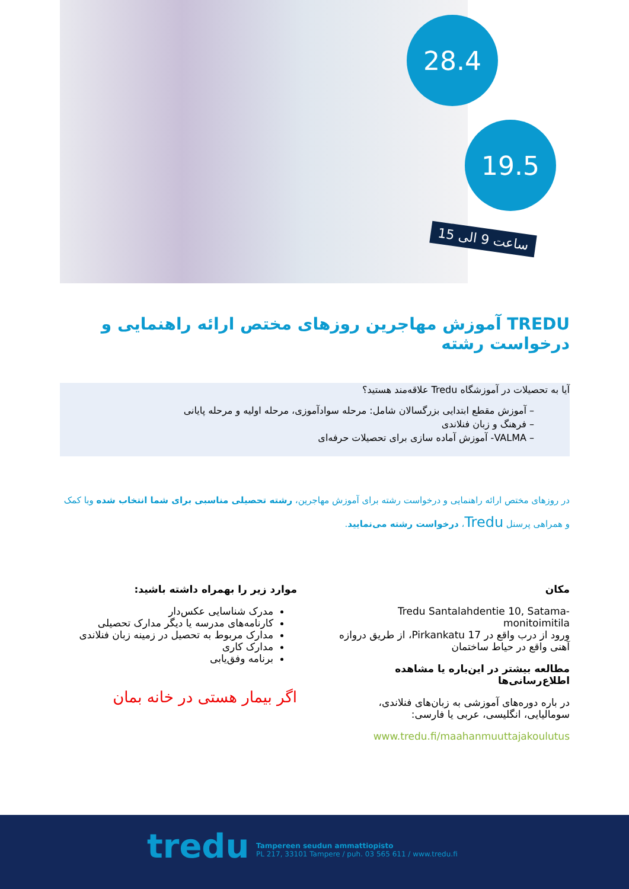28.4
19.5
ساعت 9 الی 15
TREDU آموزش مهاجرین روزهای مختص ارائه راهنمایی و درخواست رشته
آیا به تحصیلات در آموزشگاه Tredu علاقه‌مند هستید؟
– آموزش مقطع ابتدایی بزرگسالان شامل: مرحله سوادآموزی، مرحله اولیه و مرحله پایانی
– فرهنگ و زبان فنلاندی
– VALMA- آموزش آماده سازی برای تحصیلات حرفه‌ای
در روزهای مختص ارائه راهنمایی و درخواست رشته برای آموزش مهاجرین، رشته تحصیلی مناسبی برای شما انتخاب شده وبا کمک و همراهی پرسنل Tredu، درخواست رشته می‌نمایید.
مکان
Tredu Santalahdentie 10, Satama-monitoimitila
ورود از درب واقع در Pirkankatu 17، از طریق دروازه آهنی واقع در حیاط ساختمان
مطالعه بیشتر در این‌باره یا مشاهده اطلاع‌رسانی‌ها
در باره دوره‌های آموزشی به زبان‌های فنلاندی، سومالیایی، انگلیسی، عربی یا فارسی:
www.tredu.fi/maahanmuuttajakoulutus
موارد زیر را بهمراه داشته باشید:
مدرک شناسایی عکس‌دار
کارنامه‌های مدرسه یا دیگر مدارک تحصیلی
مدارک مربوط به تحصیل در زمینه زبان فنلاندی
مدارک کاری
برنامه وفق‌یابی
اگر بیمار هستی در خانه بمان
tredu
Tampereen seudun ammattiopisto
PL 217, 33101 Tampere / puh. 03 565 611 / www.tredu.fi